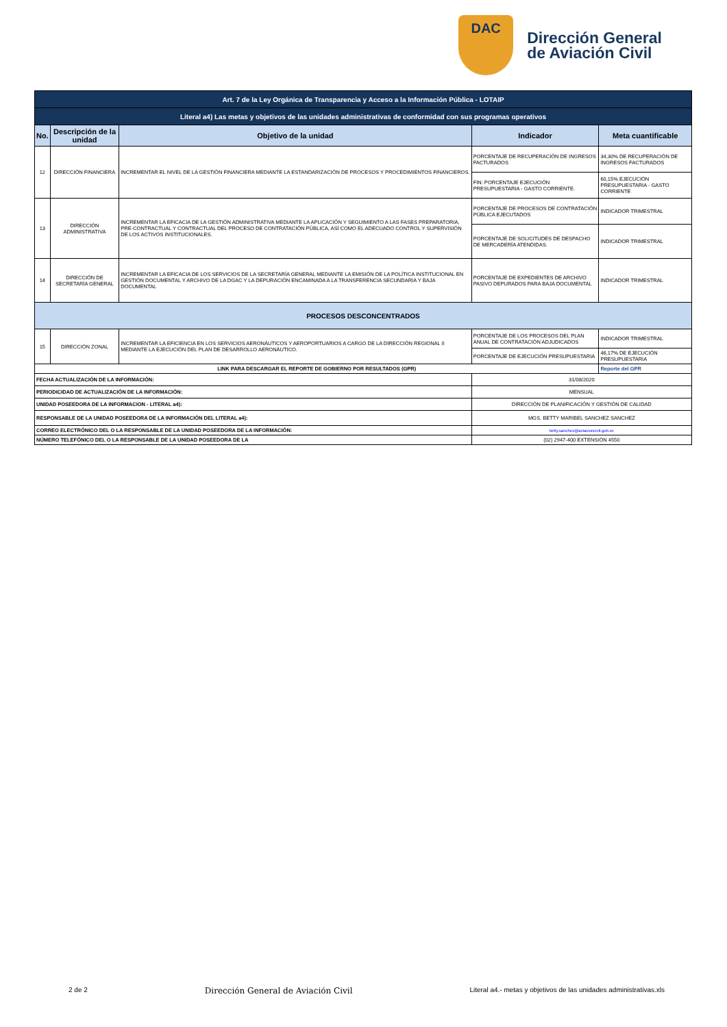DAC
Dirección General
de Aviación Civil
| Art. 7 de la Ley Orgánica de Transparencia y Acceso a la Información Pública - LOTAIP | | | | |
| Literal a4) Las metas y objetivos de las unidades administrativas de conformidad con sus programas operativos | | | | |
| No. | Descripción de la unidad | Objetivo de la unidad | Indicador | Meta cuantificable |
| 12 | DIRECCIÓN FINANCIERA | INCREMENTAR EL NIVEL DE LA GESTIÓN FINANCIERA MEDIANTE LA ESTANDARIZACIÓN DE PROCESOS Y PROCEDIMIENTOS FINANCIEROS. | PORCENTAJE DE RECUPERACIÓN DE INGRESOS FACTURADOS | 34,30% DE RECUPERACIÓN DE INGRESOS FACTURADOS |
| | | | FIN: PORCENTAJE EJECUCIÓN PRESUPUESTARIA - GASTO CORRIENTE. | 60,15% EJECUCIÓN PRESUPUESTARIA - GASTO CORRIENTE |
| 13 | DIRECCIÓN ADMINISTRATIVA | INCREMENTAR LA EFICACIA DE LA GESTIÓN ADMINISTRATIVA MEDIANTE LA APLICACIÓN Y SEGUIMIENTO A LAS FASES PREPARATORIA, PRE-CONTRACTUAL Y CONTRACTUAL DEL PROCESO DE CONTRATACIÓN PÚBLICA, ASÍ COMO EL ADECUADO CONTROL Y SUPERVISIÓN DE LOS ACTIVOS INSTITUCIONALES. | PORCENTAJE DE PROCESOS DE CONTRATACIÓN PÚBLICA EJECUTADOS | INDICADOR TRIMESTRAL |
| | | | PORCENTAJE DE SOLICITUDES DE DESPACHO DE MERCADERÍA ATENDIDAS. | INDICADOR TRIMESTRAL |
| 14 | DIRECCIÓN DE SECRETARÍA GENERAL | INCREMENTAR LA EFICACIA DE LOS SERVICIOS DE LA SECRETARÍA GENERAL MEDIANTE LA EMISIÓN DE LA POLÍTICA INSTITUCIONAL EN GESTIÓN DOCUMENTAL Y ARCHIVO DE LA DGAC Y LA DEPURACIÓN ENCAMINADA A LA TRANSFERENCIA SECUNDARIA Y BAJA DOCUMENTAL | PORCENTAJE DE EXPEDIENTES DE ARCHIVO PASIVO DEPURADOS PARA BAJA DOCUMENTAL | INDICADOR TRIMESTRAL |
| PROCESOS DESCONCENTRADOS | | | | |
| 15 | DIRECCIÓN ZONAL | INCREMENTAR LA EFICIENCIA EN LOS SERVICIOS AERONÁUTICOS Y AEROPORTUARIOS A CARGO DE LA DIRECCIÓN REGIONAL II MEDIANTE LA EJECUCIÓN DEL PLAN DE DESARROLLO AERONÁUTICO. | PORCENTAJE DE LOS PROCESOS DEL PLAN ANUAL DE CONTRATACIÓN ADJUDICADOS | INDICADOR TRIMESTRAL |
| | | | PORCENTAJE DE EJECUCIÓN PRESUPUESTARIA | 46,17% DE EJECUCIÓN PRESUPUESTARIA |
| LINK PARA DESCARGAR EL REPORTE DE GOBIERNO POR RESULTADOS (GPR) | | | | Reporte del GPR |
| FECHA ACTUALIZACIÓN DE LA INFORMACIÓN: | | | 31/08/2020 | |
| PERIODICIDAD DE ACTUALIZACIÓN DE LA INFORMACIÓN: | | | MENSUAL | |
| UNIDAD POSEEDORA DE LA INFORMACION - LITERAL a4): | | | DIRECCIÓN DE PLANIFICACIÓN Y GESTIÓN DE CALIDAD | |
| RESPONSABLE DE LA UNIDAD POSEEDORA DE LA INFORMACIÓN DEL LITERAL a4): | | | MGS. BETTY MARIBEL SANCHEZ SANCHEZ | |
| CORREO ELECTRÓNICO DEL O LA RESPONSABLE DE LA UNIDAD POSEEDORA DE LA INFORMACIÓN: | | | betty.sanchez@aviacioncivil.gob.ec | |
| NÚMERO TELEFÓNICO DEL O LA RESPONSABLE DE LA UNIDAD POSEEDORA DE LA | | | (02) 2947-400 EXTENSIÓN 4550 | |
2 de 2 Dirección General de Aviación Civil Literal a4.- metas y objetivos de las unidades administrativas.xls